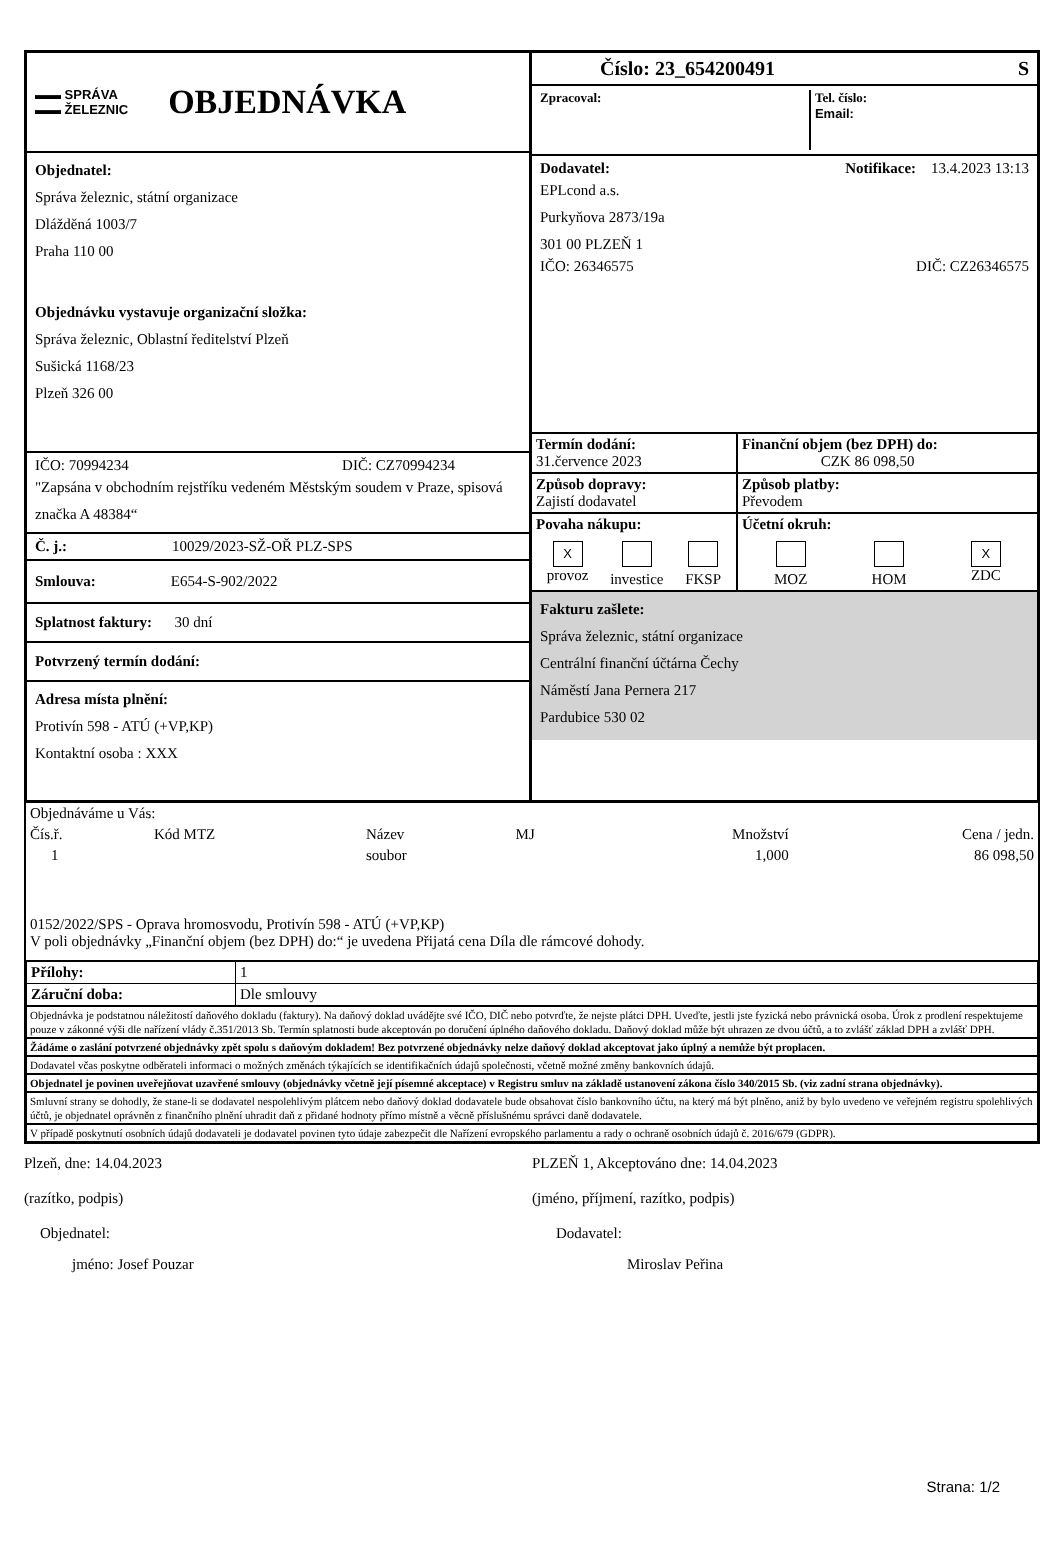▬▬ SPRÁVA
▬▬ ŽELEZNIC
OBJEDNÁVKA
Objednatel:
Správa železnic, státní organizace
Dlážděná 1003/7
Praha 110 00
Objednávku vystavuje organizační složka:
Správa železnic, Oblastní ředitelství Plzeň
Sušická 1168/23
Plzeň 326 00
IČO: 70994234 DIČ: CZ70994234
"Zapsána v obchodním rejstříku vedeném Městským soudem v Praze, spisová značka A 48384“
Č. j.: 10029/2023-SŽ-OŘ PLZ-SPS
Smlouva: E654-S-902/2022
Splatnost faktury: 30 dní
Potvrzený termín dodání:
Adresa místa plnění:
Protivín 598 - ATÚ (+VP,KP)
Kontaktní osoba : XXX
Číslo: 23_654200491 S
Zpracoval: Tel. číslo:
Email:
Dodavatel: Notifikace: 13.4.2023 13:13
EPLcond a.s.
Purkyňova 2873/19a
301 00 PLZEŇ 1
IČO: 26346575 DIČ: CZ26346575
| Termín dodání: 31.července 2023 | Finanční objem (bez DPH) do: CZK 86 098,50 |
| Způsob dopravy: Zajistí dodavatel | Způsob platby: Převodem |
| Povaha nákupu: X provoz investice FKSP | Účetní okruh: MOZ HOM X ZDC |
Fakturu zašlete:
Správa železnic, státní organizace
Centrální finanční účtárna Čechy
Náměstí Jana Pernera 217
Pardubice 530 02
| Objednáváme u Vás: | | | | | |
| Čís.ř. | Kód MTZ | Název | MJ | Množství | Cena / jedn. |
| 1 | | soubor | | 1,000 | 86 098,50 |
0152/2022/SPS - Oprava hromosvodu, Protivín 598 - ATÚ (+VP,KP)
V poli objednávky „Finanční objem (bez DPH) do:“ je uvedena Přijatá cena Díla dle rámcové dohody.
| Přílohy: | 1 |
| Záruční doba: | Dle smlouvy |
Objednávka je podstatnou náležitostí daňového dokladu (faktury). Na daňový doklad uvádějte své IČO, DIČ nebo potvrďte, že nejste plátci DPH. Uveďte, jestli jste fyzická nebo právnická osoba. Úrok z prodlení respektujeme pouze v zákonné výši dle nařízení vlády č.351/2013 Sb. Termín splatnosti bude akceptován po doručení úplného daňového dokladu. Daňový doklad může být uhrazen ze dvou účtů, a to zvlášť základ DPH a zvlášť DPH.
Žádáme o zaslání potvrzené objednávky zpět spolu s daňovým dokladem! Bez potvrzené objednávky nelze daňový doklad akceptovat jako úplný a nemůže být proplacen.
Dodavatel včas poskytne odběrateli informaci o možných změnách týkajících se identifikačních údajů společnosti, včetně možné změny bankovních údajů.
Objednatel je povinen uveřejňovat uzavřené smlouvy (objednávky včetně její písemné akceptace) v Registru smluv na základě ustanovení zákona číslo 340/2015 Sb. (viz zadní strana objednávky).
Smluvní strany se dohodly, že stane-li se dodavatel nespolehlivým plátcem nebo daňový doklad dodavatele bude obsahovat číslo bankovního účtu, na který má být plněno, aniž by bylo uvedeno ve veřejném registru spolehlivých účtů, je objednatel oprávněn z finančního plnění uhradit daň z přidané hodnoty přímo místně a věcně příslušnému správci daně dodavatele.
V případě poskytnutí osobních údajů dodavateli je dodavatel povinen tyto údaje zabezpečit dle Nařízení evropského parlamentu a rady o ochraně osobních údajů č. 2016/679 (GDPR).
Plzeň, dne: 14.04.2023
(razítko, podpis)
Objednatel:
jméno: Josef Pouzar
PLZEŇ 1, Akceptováno dne: 14.04.2023
(jméno, příjmení, razítko, podpis)
Dodavatel:
Miroslav Peřina
Strana: 1/2